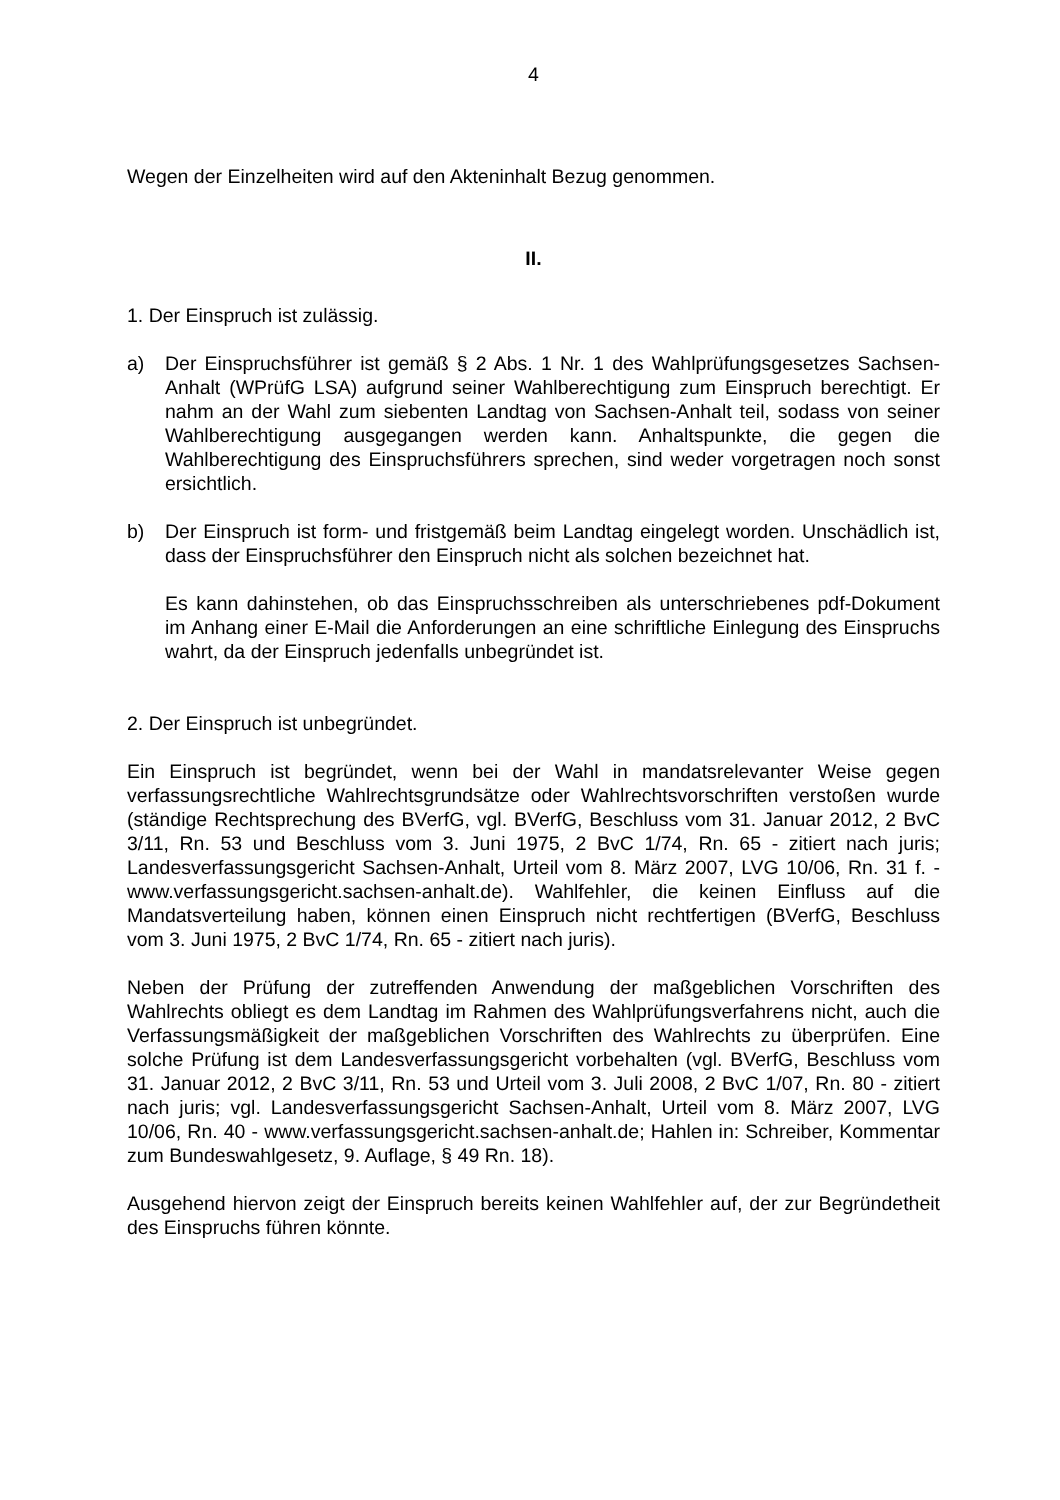4
Wegen der Einzelheiten wird auf den Akteninhalt Bezug genommen.
II.
1. Der Einspruch ist zulässig.
a) Der Einspruchsführer ist gemäß § 2 Abs. 1 Nr. 1 des Wahlprüfungsgesetzes Sachsen-Anhalt (WPrüfG LSA) aufgrund seiner Wahlberechtigung zum Einspruch berechtigt. Er nahm an der Wahl zum siebenten Landtag von Sachsen-Anhalt teil, sodass von seiner Wahlberechtigung ausgegangen werden kann. Anhaltspunkte, die gegen die Wahlberechtigung des Einspruchsführers sprechen, sind weder vorgetragen noch sonst ersichtlich.
b) Der Einspruch ist form- und fristgemäß beim Landtag eingelegt worden. Unschädlich ist, dass der Einspruchsführer den Einspruch nicht als solchen bezeichnet hat.
Es kann dahinstehen, ob das Einspruchsschreiben als unterschriebenes pdf-Dokument im Anhang einer E-Mail die Anforderungen an eine schriftliche Einlegung des Einspruchs wahrt, da der Einspruch jedenfalls unbegründet ist.
2. Der Einspruch ist unbegründet.
Ein Einspruch ist begründet, wenn bei der Wahl in mandatsrelevanter Weise gegen verfassungsrechtliche Wahlrechtsgrundsätze oder Wahlrechtsvorschriften verstoßen wurde (ständige Rechtsprechung des BVerfG, vgl. BVerfG, Beschluss vom 31. Januar 2012, 2 BvC 3/11, Rn. 53 und Beschluss vom 3. Juni 1975, 2 BvC 1/74, Rn. 65 - zitiert nach juris; Landesverfassungsgericht Sachsen-Anhalt, Urteil vom 8. März 2007, LVG 10/06, Rn. 31 f. - www.verfassungsgericht.sachsen-anhalt.de). Wahlfehler, die keinen Einfluss auf die Mandatsverteilung haben, können einen Einspruch nicht rechtfertigen (BVerfG, Beschluss vom 3. Juni 1975, 2 BvC 1/74, Rn. 65 - zitiert nach juris).
Neben der Prüfung der zutreffenden Anwendung der maßgeblichen Vorschriften des Wahlrechts obliegt es dem Landtag im Rahmen des Wahlprüfungsverfahrens nicht, auch die Verfassungsmäßigkeit der maßgeblichen Vorschriften des Wahlrechts zu überprüfen. Eine solche Prüfung ist dem Landesverfassungsgericht vorbehalten (vgl. BVerfG, Beschluss vom 31. Januar 2012, 2 BvC 3/11, Rn. 53 und Urteil vom 3. Juli 2008, 2 BvC 1/07, Rn. 80 - zitiert nach juris; vgl. Landesverfassungsgericht Sachsen-Anhalt, Urteil vom 8. März 2007, LVG 10/06, Rn. 40 - www.verfassungsgericht.sachsen-anhalt.de; Hahlen in: Schreiber, Kommentar zum Bundeswahlgesetz, 9. Auflage, § 49 Rn. 18).
Ausgehend hiervon zeigt der Einspruch bereits keinen Wahlfehler auf, der zur Begründetheit des Einspruchs führen könnte.